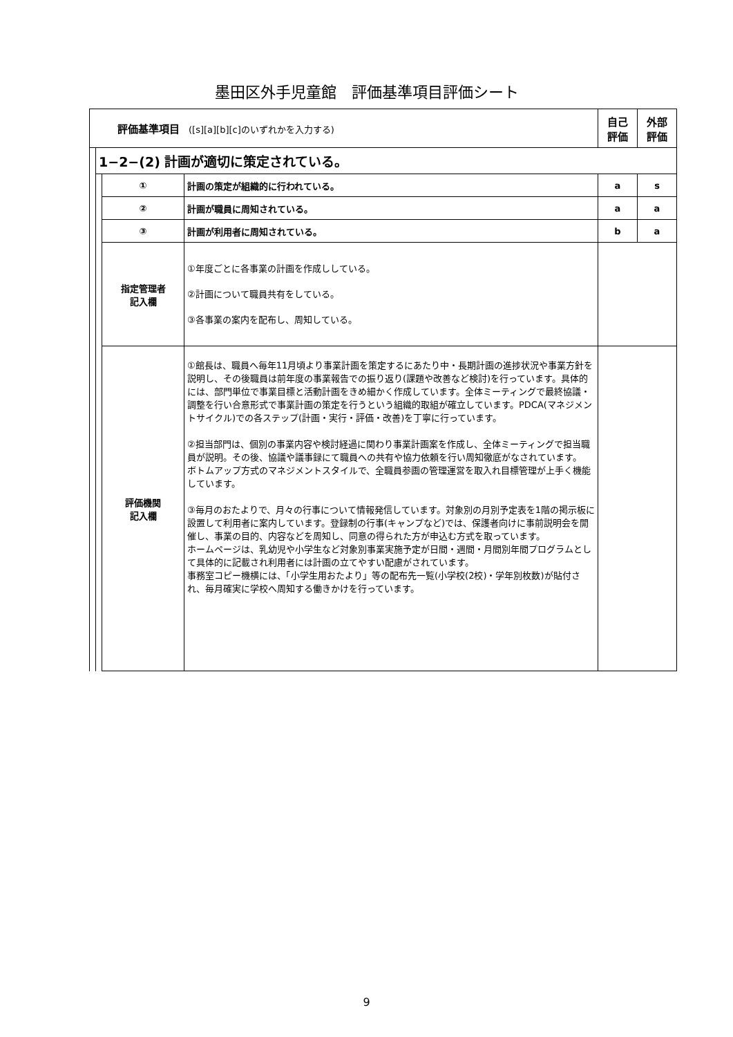墨田区外手児童館　評価基準項目評価シート
| 評価基準項目 ([s][a][b][c]のいずれかを入力する) | | | | 自己 評価 | 外部 評価 |
| | 1−2−(2) 計画が適切に策定されている。 | | | | |
| | | ① | 計画の策定が組織的に行われている。 | a | s |
| | | ② | 計画が職員に周知されている。 | a | a |
| | | ③ | 計画が利用者に周知されている。 | b | a |
| | | 指定管理者 記入欄 | ①年度ごとに各事業の計画を作成ししている。 ②計画について職員共有をしている。 ③各事業の案内を配布し、周知している。 | | |
| | | 評価機関 記入欄 | ①館長は、職員へ毎年11月頃より事業計画を策定するにあたり中・長期計画の進捗状況や事業方針を説明し、その後職員は前年度の事業報告での振り返り(課題や改善など検討)を行っています。具体的には、部門単位で事業目標と活動計画をきめ細かく作成しています。全体ミーティングで最終協議・調整を行い合意形式で事業計画の策定を行うという組織的取組が確立しています。PDCA(マネジメントサイクル)での各ステップ(計画・実行・評価・改善)を丁寧に行っています。 ②担当部門は、個別の事業内容や検討経過に関わり事業計画案を作成し、全体ミーティングで担当職員が説明。その後、協議や議事録にて職員への共有や協力依頼を行い周知徹底がなされています。 ボトムアップ方式のマネジメントスタイルで、全職員参画の管理運営を取入れ目標管理が上手く機能しています。 ③毎月のおたよりで、月々の行事について情報発信しています。対象別の月別予定表を1階の掲示板に設置して利用者に案内しています。登録制の行事(キャンプなど)では、保護者向けに事前説明会を開催し、事業の目的、内容などを周知し、同意の得られた方が申込む方式を取っています。 ホームページは、乳幼児や小学生など対象別事業実施予定が日間・週間・月間別年間プログラムとして具体的に記載され利用者には計画の立てやすい配慮がされています。 事務室コピー機横には、「小学生用おたより」等の配布先一覧(小学校(2校)・学年別枚数)が貼付され、毎月確実に学校へ周知する働きかけを行っています。 | | |
9